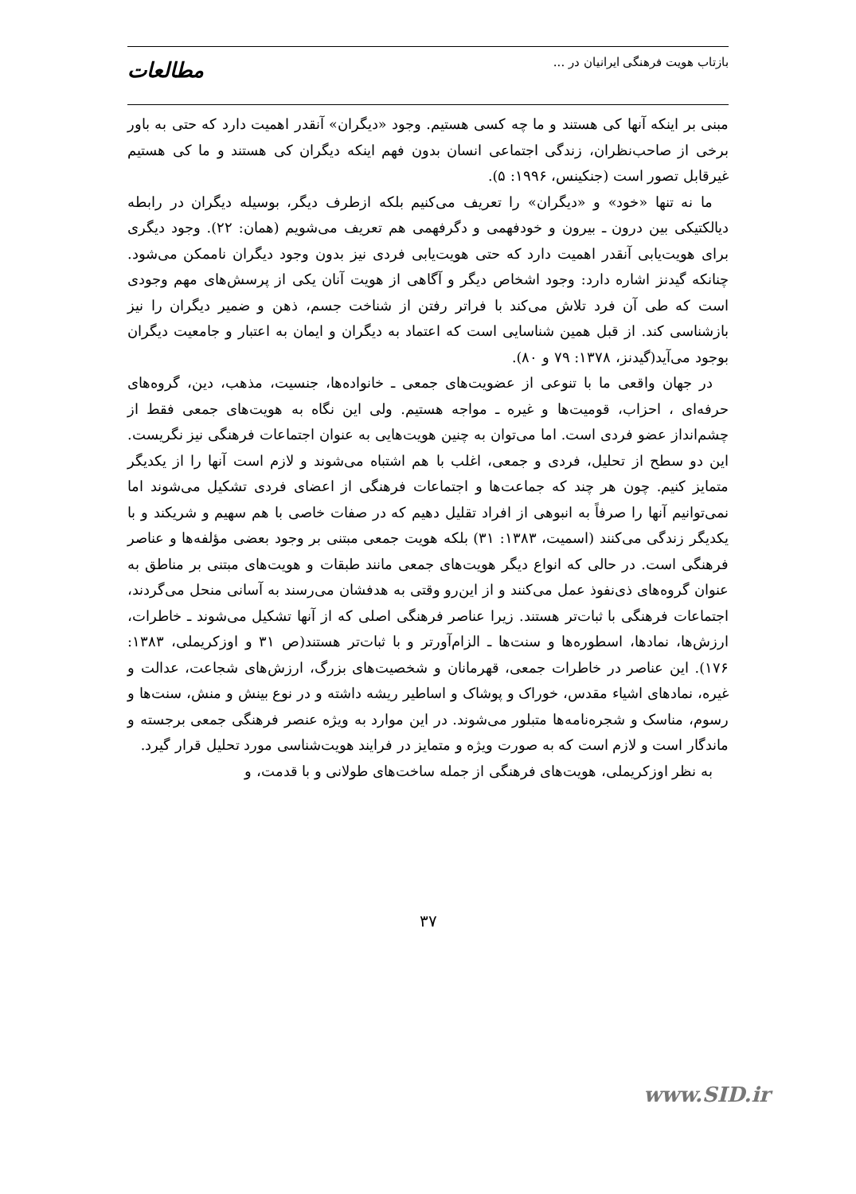بازتاب هویت فرهنگی ایرانیان در ...
مطالعات
مبنی بر اینکه آنها کی هستند و ما چه کسی هستیم. وجود «دیگران» آنقدر اهمیت دارد که حتی به باور برخی از صاحب‌نظران، زندگی اجتماعی انسان بدون فهم اینکه دیگران کی هستند و ما کی هستیم غیرقابل تصور است (جنکینس، ۱۹۹۶: ۵).
ما نه تنها «خود» و «دیگران» را تعریف می‌کنیم بلکه ازطرف دیگر، بوسیله دیگران در رابطه دیالکتیکی بین درون ـ بیرون و خودفهمی و دگرفهمی هم تعریف می‌شویم (همان: ۲۲). وجود دیگری برای هویت‌یابی آنقدر اهمیت دارد که حتی هویت‌یابی فردی نیز بدون وجود دیگران ناممکن می‌شود. چنانکه گیدنز اشاره دارد: وجود اشخاص دیگر و آگاهی از هویت آنان یکی از پرسش‌های مهم وجودی است که طی آن فرد تلاش می‌کند با فراتر رفتن از شناخت جسم، ذهن و ضمیر دیگران را نیز بازشناسی کند. از قبل همین شناسایی است که اعتماد به دیگران و ایمان به اعتبار و جامعیت دیگران بوجود می‌آید(گیدنز، ۱۳۷۸: ۷۹ و ۸۰).
در جهان واقعی ما با تنوعی از عضویت‌های جمعی ـ خانواده‌ها، جنسیت، مذهب، دین، گروه‌های حرفه‌ای ، احزاب، قومیت‌ها و غیره ـ مواجه هستیم. ولی این نگاه به هویت‌های جمعی فقط از چشم‌انداز عضو فردی است. اما می‌توان به چنین هویت‌هایی به عنوان اجتماعات فرهنگی نیز نگریست. این دو سطح از تحلیل، فردی و جمعی، اغلب با هم اشتباه می‌شوند و لازم است آنها را از یکدیگر متمایز کنیم. چون هر چند که جماعت‌ها و اجتماعات فرهنگی از اعضای فردی تشکیل می‌شوند اما نمی‌توانیم آنها را صرفاً به انبوهی از افراد تقلیل دهیم که در صفات خاصی با هم سهیم و شریکند و با یکدیگر زندگی می‌کنند (اسمیت، ۱۳۸۳: ۳۱) بلکه هویت جمعی مبتنی بر وجود بعضی مؤلفه‌ها و عناصر فرهنگی است. در حالی که انواع دیگر هویت‌های جمعی مانند طبقات و هویت‌های مبتنی بر مناطق به عنوان گروه‌های ذی‌نفوذ عمل می‌کنند و از این‌رو وقتی به هدفشان می‌رسند به آسانی منحل می‌گردند، اجتماعات فرهنگی با ثبات‌تر هستند. زیرا عناصر فرهنگی اصلی که از آنها تشکیل می‌شوند ـ خاطرات، ارزش‌ها، نمادها، اسطوره‌ها و سنت‌ها ـ الزام‌آورتر و با ثبات‌تر هستند(ص ۳۱ و اوزکریملی، ۱۳۸۳: ۱۷۶). این عناصر در خاطرات جمعی، قهرمانان و شخصیت‌های بزرگ، ارزش‌های شجاعت، عدالت و غیره، نمادهای اشیاء مقدس، خوراک و پوشاک و اساطیر ریشه داشته و در نوع بینش و منش، سنت‌ها و رسوم، مناسک و شجره‌نامه‌ها متبلور می‌شوند. در این موارد به ویژه عنصر فرهنگی جمعی برجسته و ماندگار است و لازم است که به صورت ویژه و متمایز در فرایند هویت‌شناسی مورد تحلیل قرار گیرد.
به نظر اوزکریملی، هویت‌های فرهنگی از جمله ساخت‌های طولانی و با قدمت، و
۳۷
www.SID.ir